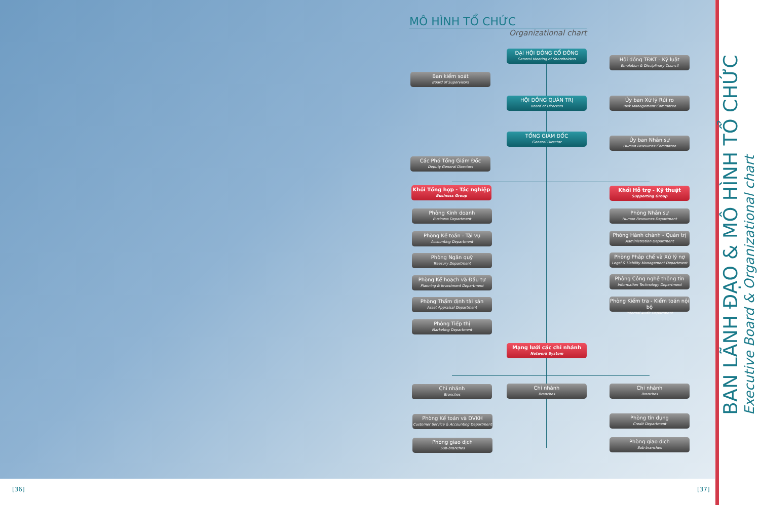MÔ HÌNH TỔ CHỨC
Organizational chart
ĐẠI HỘI ĐỒNG CỔ ĐÔNG
General Meeting of Shareholders
Ban kiểm soát
Board of Supervisors
HỘI ĐỒNG QUẢN TRỊ
Board of Directors
TỔNG GIÁM ĐỐC
General Director
Hội đồng TĐKT - Kỷ luật
Emulation & Disciplinary Council
Ủy ban Xử lý Rủi ro
Risk Management Committee
Ủy ban Nhân sự
Human Resources Committee
Các Phó Tổng Giám Đốc
Deputy General Directors
Khối Tổng hợp - Tác nghiệp
Business Group
Phòng Kinh doanh
Business Department
Phòng Kế toán - Tài vụ
Accounting Department
Phòng Ngân quỹ
Treasury Department
Phòng Kế hoạch và Đầu tư
Planning & Investment Department
Phòng Thẩm định tài sản
Asset Appraisal Department
Phòng Tiếp thị
Marketing Department
Khối Hỗ trợ - Kỹ thuật
Supporting Group
Phòng Nhân sự
Human Resources Department
Phòng Hành chánh - Quản trị
Administration Department
Phòng Pháp chế và Xử lý nợ
Legal & Liability Management Department
Phòng Công nghệ thông tin
Information Technology Department
Phòng Kiểm tra - Kiểm toán nội bộ
Internal Audit Department
Mạng lưới các chi nhánh
Network System
Chi nhánh
Branches
Chi nhánh
Branches
Chi nhánh
Branches
Phòng Kế toán và DVKH
Customer Service & Accounting Department
Phòng tín dụng
Credit Department
Phòng giao dịch
Sub-branches
Phòng giao dịch
Sub-branches
BAN LÃNH ĐẠO & MÔ HÌNH TỔ CHỨC
Executive Board & Organizational chart
[36] [37]